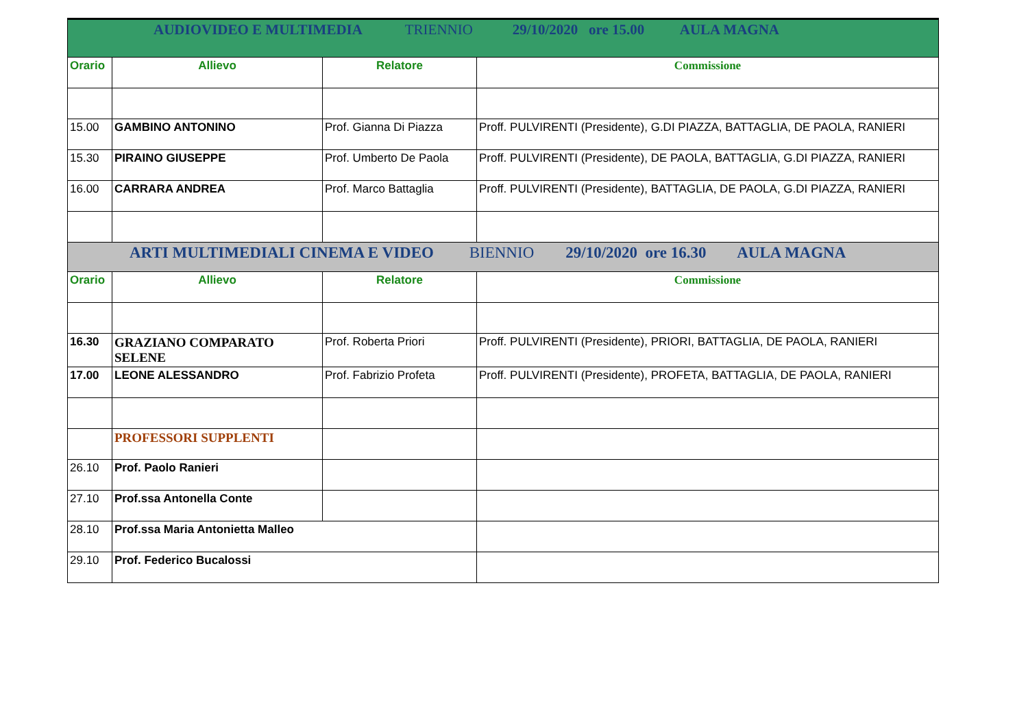| AUDIOVIDEO E MULTIMEDIA TRIENNIO 29/10/2020 ore 15.00 AULA MAGNA | | | |
| Orario | Allievo | Relatore | Commissione |
| 15.00 | GAMBINO ANTONINO | Prof. Gianna Di Piazza | Proff. PULVIRENTI (Presidente), G.DI PIAZZA, BATTAGLIA, DE PAOLA, RANIERI |
| 15.30 | PIRAINO GIUSEPPE | Prof. Umberto De Paola | Proff. PULVIRENTI (Presidente), DE PAOLA, BATTAGLIA, G.DI PIAZZA, RANIERI |
| 16.00 | CARRARA ANDREA | Prof. Marco Battaglia | Proff. PULVIRENTI (Presidente), BATTAGLIA, DE PAOLA, G.DI PIAZZA, RANIERI |
| ARTI MULTIMEDIALI CINEMA E VIDEO BIENNIO 29/10/2020 ore 16.30 AULA MAGNA | | | |
| Orario | Allievo | Relatore | Commissione |
| 16.30 | GRAZIANO COMPARATO SELENE | Prof. Roberta Priori | Proff. PULVIRENTI (Presidente), PRIORI, BATTAGLIA, DE PAOLA, RANIERI |
| 17.00 | LEONE ALESSANDRO | Prof. Fabrizio Profeta | Proff. PULVIRENTI (Presidente), PROFETA, BATTAGLIA, DE PAOLA, RANIERI |
| | PROFESSORI SUPPLENTI | | |
| 26.10 | Prof. Paolo Ranieri | | |
| 27.10 | Prof.ssa Antonella Conte | | |
| 28.10 | Prof.ssa Maria Antonietta Malleo | | |
| 29.10 | Prof. Federico Bucalossi | | |